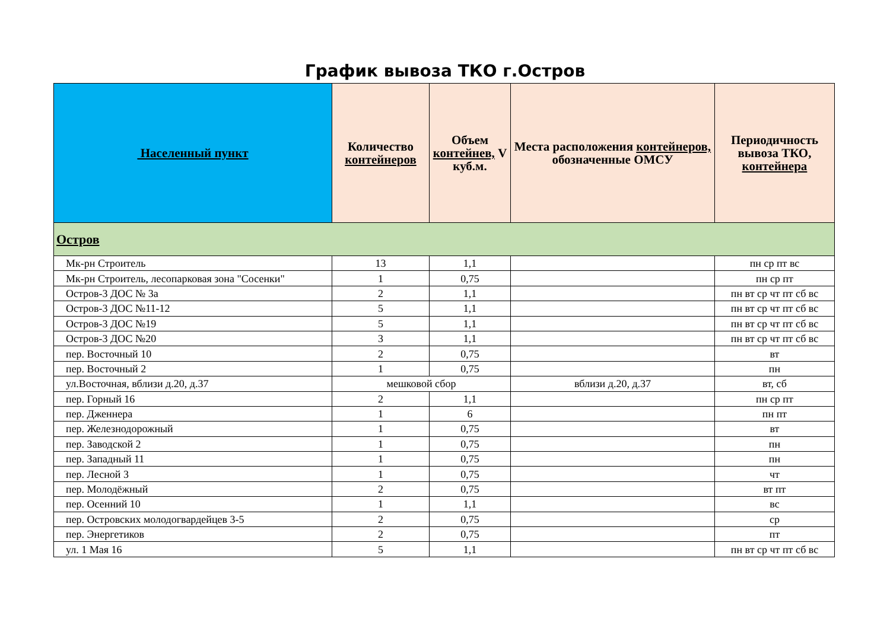График вывоза ТКО г.Остров
| Населенный пункт | Количество контейнеров | Объем контейнев, V куб.м. | Места расположения контейнеров, обозначенные ОМСУ | Периодичность вывоза ТКО, контейнера |
| --- | --- | --- | --- | --- |
| Остров | | | | |
| Мк-рн Строитель | 13 | 1,1 | | пн ср пт вс |
| Мк-рн Строитель, лесопарковая зона "Сосенки" | 1 | 0,75 | | пн ср пт |
| Остров-3 ДОС № 3а | 2 | 1,1 | | пн вт ср чт пт сб вс |
| Остров-3 ДОС №11-12 | 5 | 1,1 | | пн вт ср чт пт сб вс |
| Остров-3 ДОС №19 | 5 | 1,1 | | пн вт ср чт пт сб вс |
| Остров-3 ДОС №20 | 3 | 1,1 | | пн вт ср чт пт сб вс |
| пер. Восточный 10 | 2 | 0,75 | | вт |
| пер. Восточный 2 | 1 | 0,75 | | пн |
| ул.Восточная, вблизи д.20, д.37 | мешковой сбор | | вблизи д.20, д.37 | вт, сб |
| пер. Горный 16 | 2 | 1,1 | | пн ср пт |
| пер. Дженнера | 1 | 6 | | пн пт |
| пер. Железнодорожный | 1 | 0,75 | | вт |
| пер. Заводской 2 | 1 | 0,75 | | пн |
| пер. Западный 11 | 1 | 0,75 | | пн |
| пер. Лесной 3 | 1 | 0,75 | | чт |
| пер. Молодёжный | 2 | 0,75 | | вт пт |
| пер. Осенний 10 | 1 | 1,1 | | вс |
| пер. Островских молодогвардейцев 3-5 | 2 | 0,75 | | ср |
| пер. Энергетиков | 2 | 0,75 | | пт |
| ул. 1 Мая 16 | 5 | 1,1 | | пн вт ср чт пт сб вс |